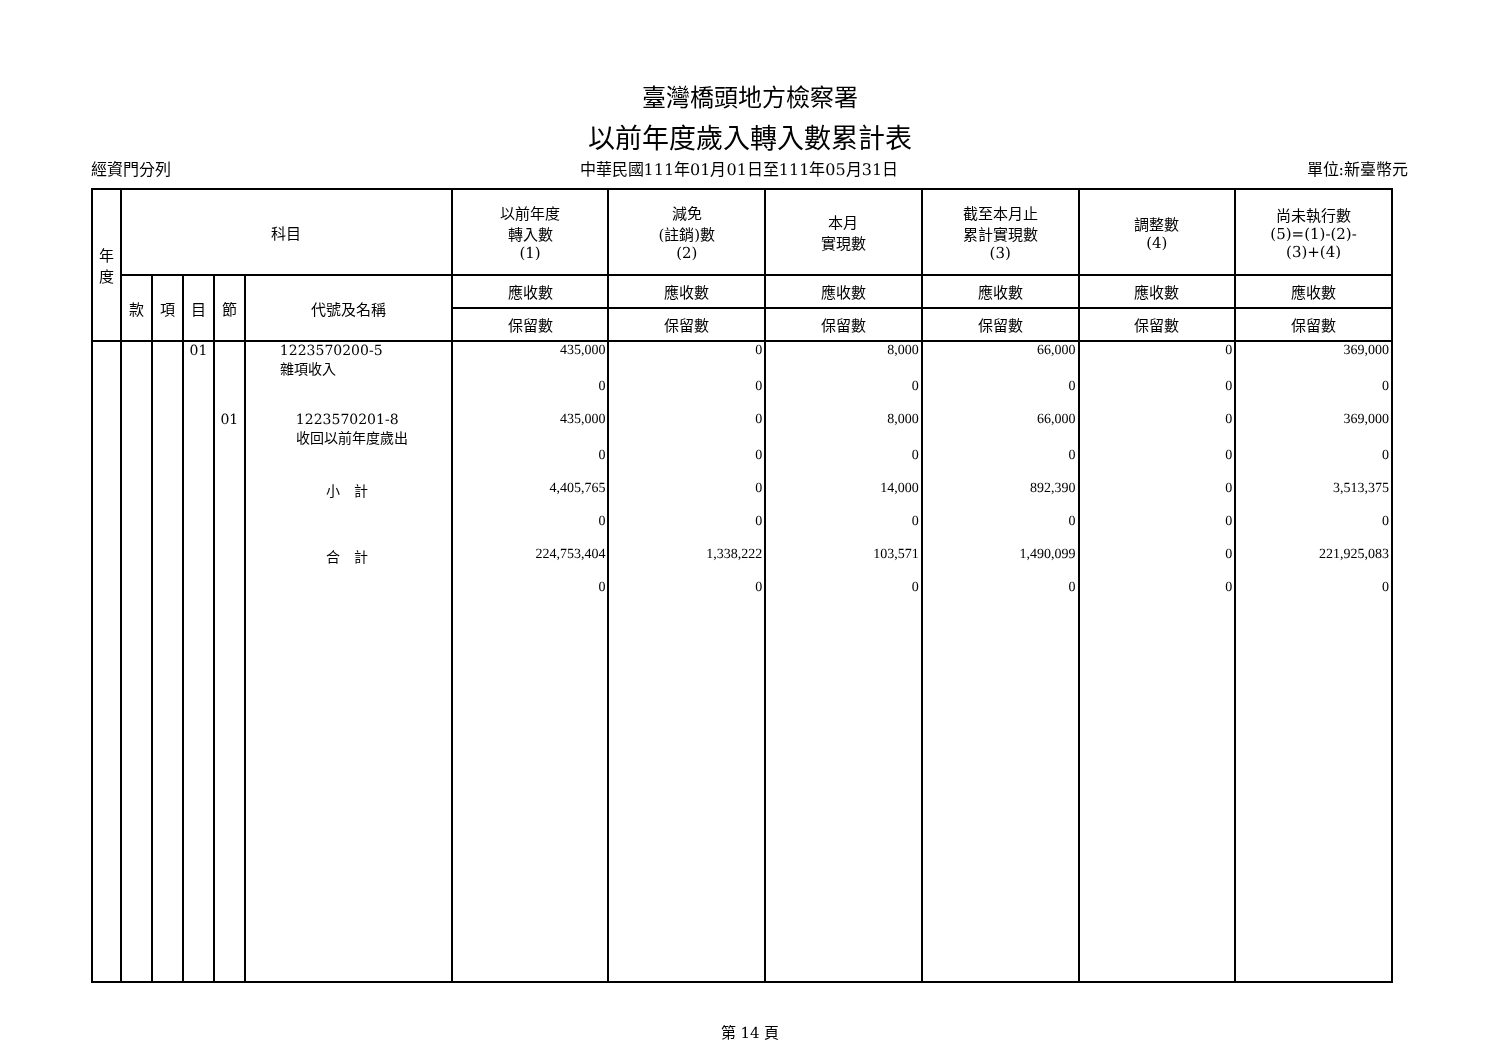臺灣橋頭地方檢察署
以前年度歲入轉入數累計表
經資門分列 中華民國111年01月01日至111年05月31日 單位:新臺幣元
| 年 度 | 科目 | | | | | 以前年度 轉入數 (1) | 減免 (註銷)數 (2) | 本月 實現數 | 截至本月止 累計實現數 (3) | 調整數 (4) | 尚未執行數 (5)=(1)-(2)- (3)+(4) |
| --- | --- | --- | --- | --- | --- | --- | --- | --- | --- | --- | --- |
| | 款 | 項 | 目 | 節 | 代號及名稱 | 應收數 | 應收數 | 應收數 | 應收數 | 應收數 | 應收數 |
| | | | | | | 保留數 | 保留數 | 保留數 | 保留數 | 保留數 | 保留數 |
| | | | 01 | | 1223570200-5 雜項收入 | 435,000 | 0 | 8,000 | 66,000 | 0 | 369,000 |
| | | | | | | 0 | 0 | 0 | 0 | 0 | 0 |
| | | | | 01 | 1223570201-8 收回以前年度歲出 | 435,000 | 0 | 8,000 | 66,000 | 0 | 369,000 |
| | | | | | | 0 | 0 | 0 | 0 | 0 | 0 |
| | | | | | 小 計 | 4,405,765 | 0 | 14,000 | 892,390 | 0 | 3,513,375 |
| | | | | | | 0 | 0 | 0 | 0 | 0 | 0 |
| | | | | | 合 計 | 224,753,404 | 1,338,222 | 103,571 | 1,490,099 | 0 | 221,925,083 |
| | | | | | | 0 | 0 | 0 | 0 | 0 | 0 |
第 14 頁